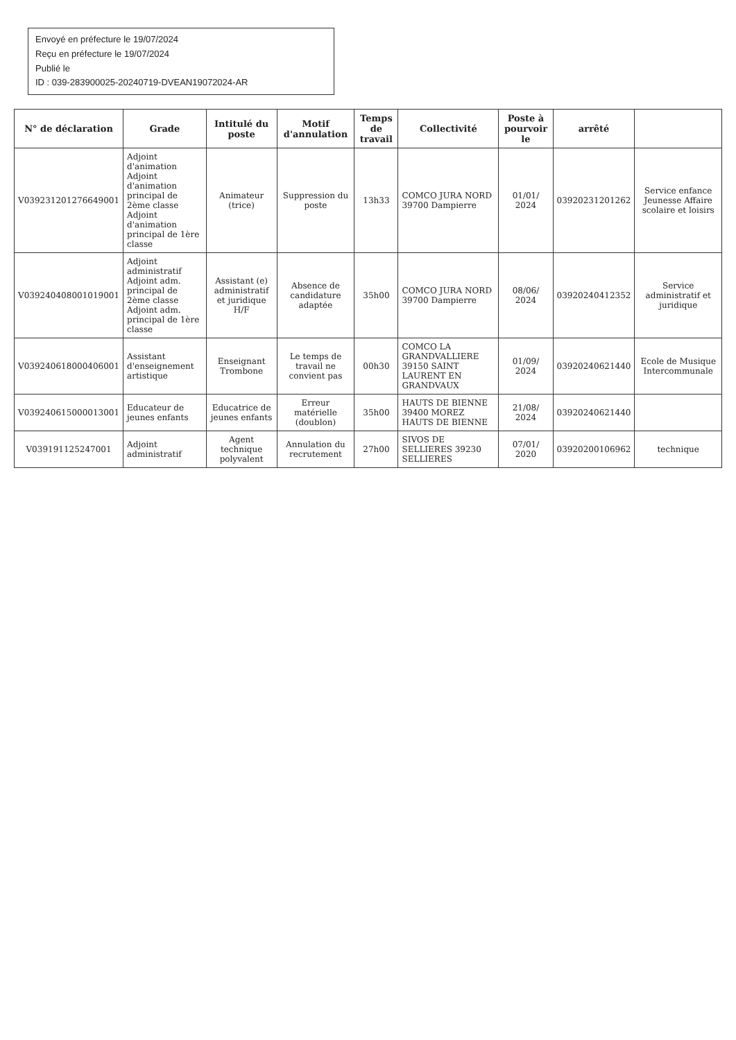Envoyé en préfecture le 19/07/2024
Reçu en préfecture le 19/07/2024
Publié le
ID : 039-283900025-20240719-DVEAN19072024-AR
| N° de déclaration | Grade | Intitulé du poste | Motif d'annulation | Temps de travail | Collectivité | Poste à pourvoir le | arrêté | |
| --- | --- | --- | --- | --- | --- | --- | --- | --- |
| V039231201276649001 | Adjoint d'animation Adjoint d'animation principal de 2ème classe Adjoint d'animation principal de 1ère classe | Animateur (trice) | Suppression du poste | 13h33 | COMCO JURA NORD 39700 Dampierre | 01/01/ 2024 | 03920231201262 | Service enfance Jeunesse Affaire scolaire et loisirs |
| V039240408001019001 | Adjoint administratif Adjoint adm. principal de 2ème classe Adjoint adm. principal de 1ère classe | Assistant (e) administratif et juridique H/F | Absence de candidature adaptée | 35h00 | COMCO JURA NORD 39700 Dampierre | 08/06/ 2024 | 03920240412352 | Service administratif et juridique |
| V039240618000406001 | Assistant d'enseignement artistique | Enseignant Trombone | Le temps de travail ne convient pas | 00h30 | COMCO LA GRANDVALLIERE 39150 SAINT LAURENT EN GRANDVAUX | 01/09/ 2024 | 03920240621440 | Ecole de Musique Intercommunale |
| V039240615000013001 | Educateur de jeunes enfants | Educatrice de jeunes enfants | Erreur matérielle (doublon) | 35h00 | HAUTS DE BIENNE 39400 MOREZ HAUTS DE BIENNE | 21/08/ 2024 | 03920240621440 | |
| V039191125247001 | Adjoint administratif | Agent technique polyvalent | Annulation du recrutement | 27h00 | SIVOS DE SELLIERES 39230 SELLIERES | 07/01/ 2020 | 03920200106962 | technique |